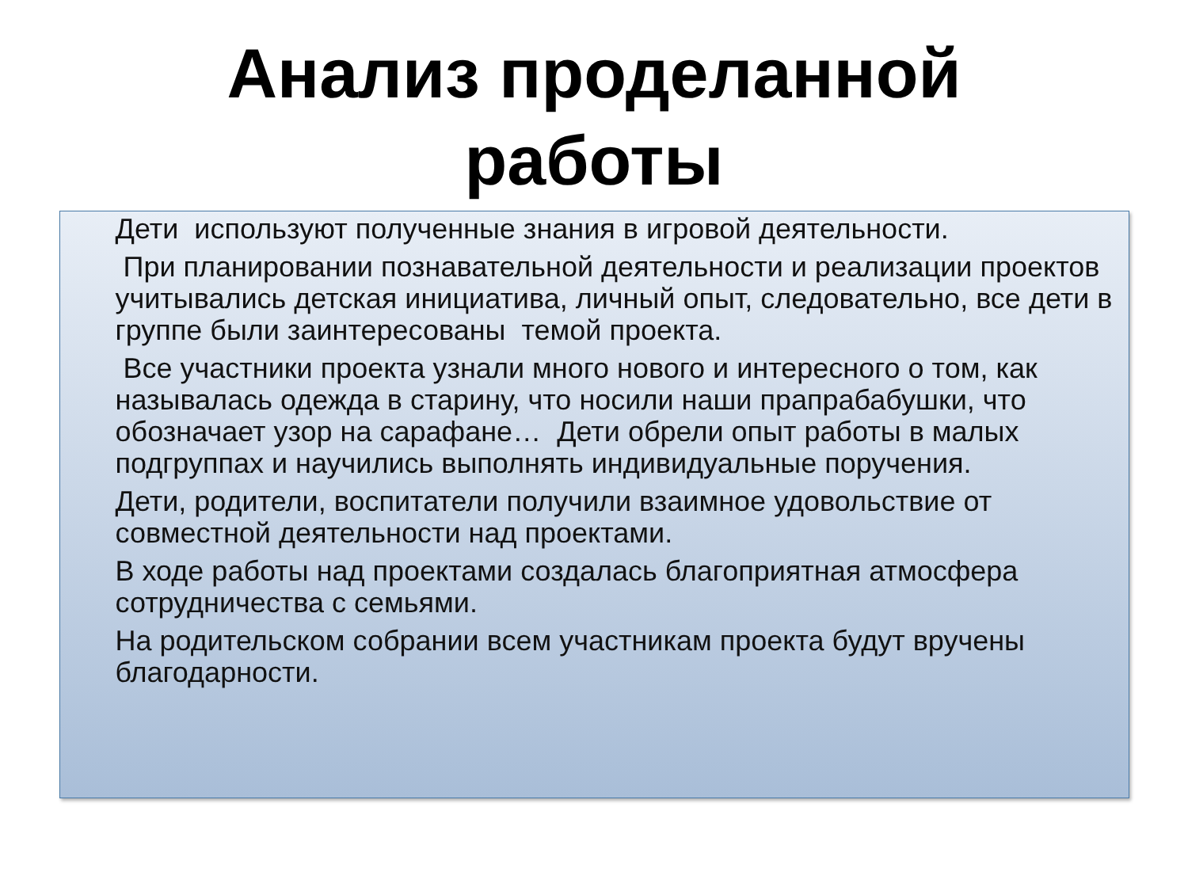Анализ проделанной
работы
Дети используют полученные знания в игровой деятельности.
При планировании познавательной деятельности и реализации проектов учитывались детская инициатива, личный опыт, следовательно, все дети в группе были заинтересованы темой проекта.
Все участники проекта узнали много нового и интересного о том, как называлась одежда в старину, что носили наши прапрабабушки, что обозначает узор на сарафане… Дети обрели опыт работы в малых подгруппах и научились выполнять индивидуальные поручения.
Дети, родители, воспитатели получили взаимное удовольствие от совместной деятельности над проектами.
В ходе работы над проектами создалась благоприятная атмосфера сотрудничества с семьями.
На родительском собрании всем участникам проекта будут вручены благодарности.